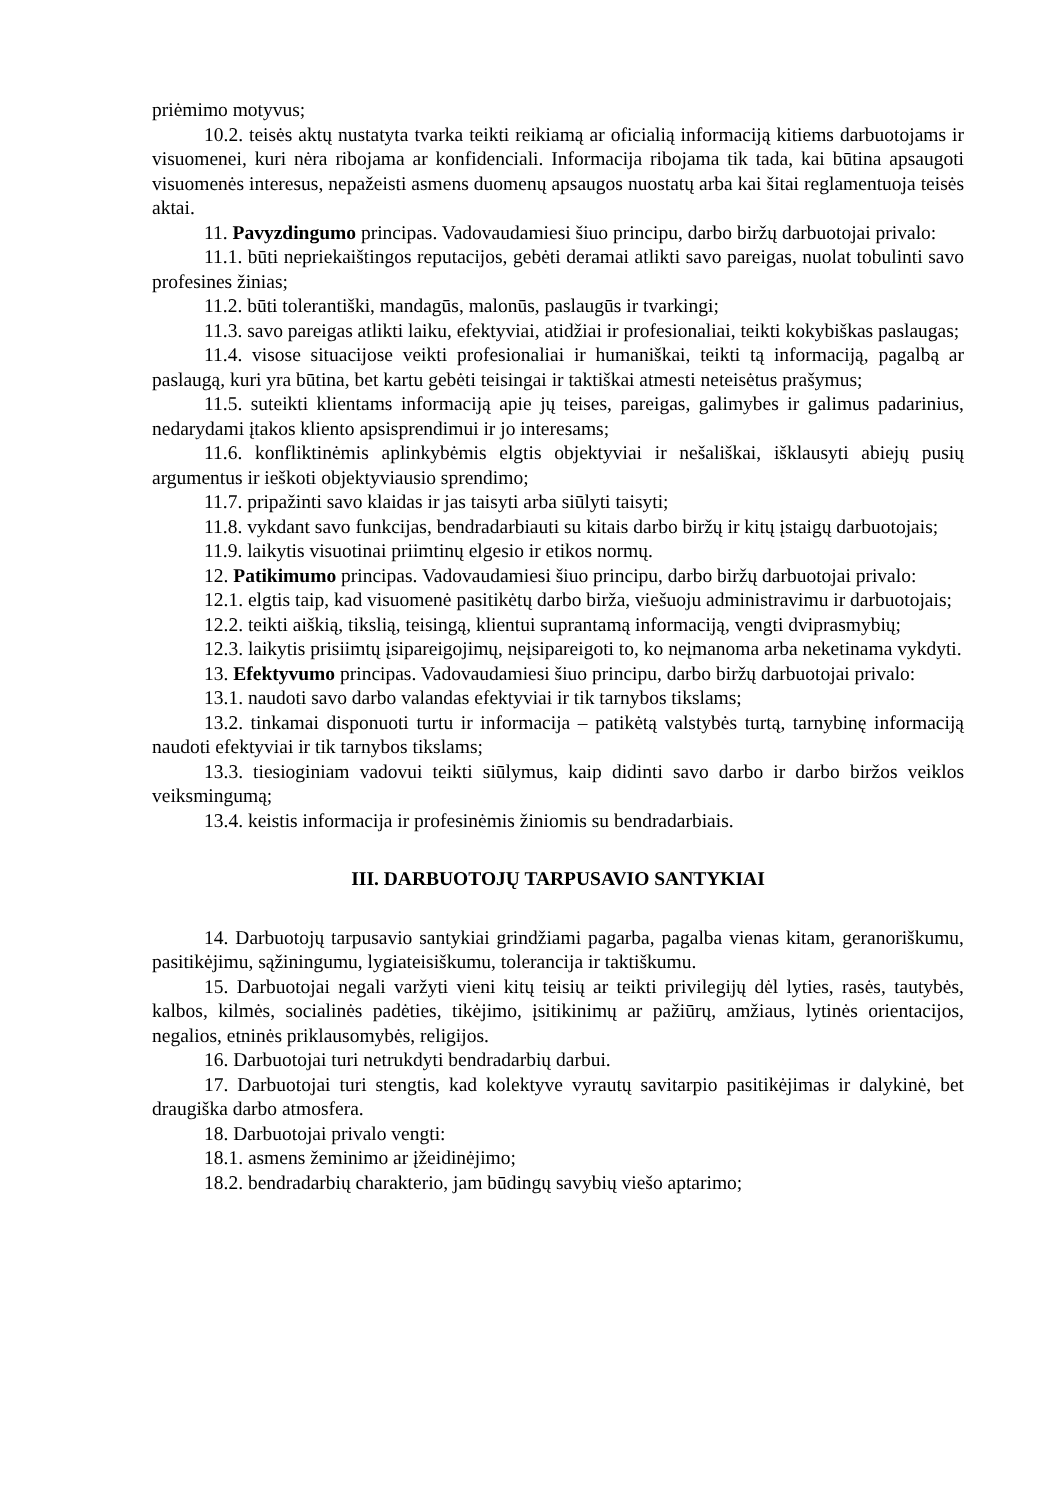priėmimo motyvus;
10.2. teisės aktų nustatyta tvarka teikti reikiamą ar oficialią informaciją kitiems darbuotojams ir visuomenei, kuri nėra ribojama ar konfidenciali. Informacija ribojama tik tada, kai būtina apsaugoti visuomenės interesus, nepažeisti asmens duomenų apsaugos nuostatų arba kai šitai reglamentuoja teisės aktai.
11. Pavyzdingumo principas. Vadovaudamiesi šiuo principu, darbo biržų darbuotojai privalo:
11.1. būti nepriekaištingos reputacijos, gebėti deramai atlikti savo pareigas, nuolat tobulinti savo profesines žinias;
11.2. būti tolerantiški, mandagūs, malonūs, paslaugūs ir tvarkingi;
11.3. savo pareigas atlikti laiku, efektyviai, atidžiai ir profesionaliai, teikti kokybiškas paslaugas;
11.4. visose situacijose veikti profesionaliai ir humaniškai, teikti tą informaciją, pagalbą ar paslaugą, kuri yra būtina, bet kartu gebėti teisingai ir taktiškai atmesti neteisėtus prašymus;
11.5. suteikti klientams informaciją apie jų teises, pareigas, galimybes ir galimus padarinius, nedarydami įtakos kliento apsisprendimui ir jo interesams;
11.6. konfliktinėmis aplinkybėmis elgtis objektyviai ir nešališkai, išklausyti abiejų pusių argumentus ir ieškoti objektyviausio sprendimo;
11.7. pripažinti savo klaidas ir jas taisyti arba siūlyti taisyti;
11.8. vykdant savo funkcijas, bendradarbiauti su kitais darbo biržų ir kitų įstaigų darbuotojais;
11.9. laikytis visuotinai priimtinų elgesio ir etikos normų.
12. Patikimumo principas. Vadovaudamiesi šiuo principu, darbo biržų darbuotojai privalo:
12.1. elgtis taip, kad visuomenė pasitikėtų darbo birža, viešuoju administravimu ir darbuotojais;
12.2. teikti aiškią, tikslią, teisingą, klientui suprantamą informaciją, vengti dviprasmybių;
12.3. laikytis prisiimtų įsipareigojimų, neįsipareigoti to, ko neįmanoma arba neketinama vykdyti.
13. Efektyvumo principas. Vadovaudamiesi šiuo principu, darbo biržų darbuotojai privalo:
13.1. naudoti savo darbo valandas efektyviai ir tik tarnybos tikslams;
13.2. tinkamai disponuoti turtu ir informacija – patikėtą valstybės turtą, tarnybinę informaciją naudoti efektyviai ir tik tarnybos tikslams;
13.3. tiesioginiam vadovui teikti siūlymus, kaip didinti savo darbo ir darbo biržos veiklos veiksmingumą;
13.4. keistis informacija ir profesinėmis žiniomis su bendradarbiais.
III. DARBUOTOJŲ TARPUSAVIO SANTYKIAI
14. Darbuotojų tarpusavio santykiai grindžiami pagarba, pagalba vienas kitam, geranoriškumu, pasitikėjimu, sąžiningumu, lygiateisiškumu, tolerancija ir taktiškumu.
15. Darbuotojai negali varžyti vieni kitų teisių ar teikti privilegijų dėl lyties, rasės, tautybės, kalbos, kilmės, socialinės padėties, tikėjimo, įsitikinimų ar pažiūrų, amžiaus, lytinės orientacijos, negalios, etninės priklausomybės, religijos.
16. Darbuotojai turi netrukdyti bendradarbių darbui.
17. Darbuotojai turi stengtis, kad kolektyve vyrautų savitarpio pasitikėjimas ir dalykinė, bet draugiška darbo atmosfera.
18. Darbuotojai privalo vengti:
18.1. asmens žeminimo ar įžeidinėjimo;
18.2. bendradarbių charakterio, jam būdingų savybių viešo aptarimo;